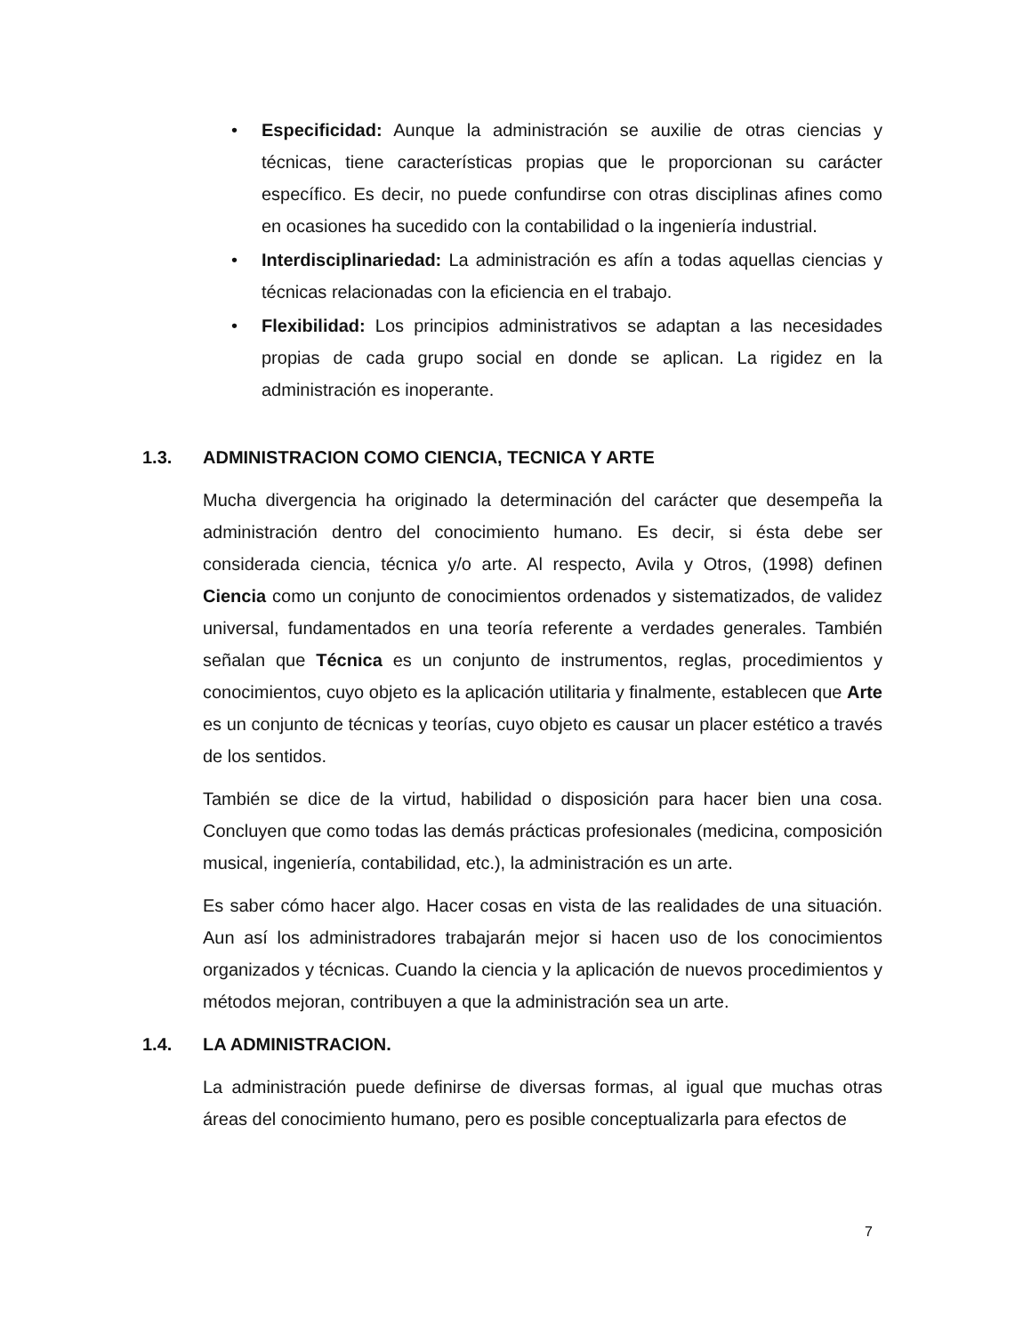• Especificidad: Aunque la administración se auxilie de otras ciencias y técnicas, tiene características propias que le proporcionan su carácter específico. Es decir, no puede confundirse con otras disciplinas afines como en ocasiones ha sucedido con la contabilidad o la ingeniería industrial.
• Interdisciplinariedad: La administración es afín a todas aquellas ciencias y técnicas relacionadas con la eficiencia en el trabajo.
• Flexibilidad: Los principios administrativos se adaptan a las necesidades propias de cada grupo social en donde se aplican. La rigidez en la administración es inoperante.
1.3. ADMINISTRACION COMO CIENCIA, TECNICA Y ARTE
Mucha divergencia ha originado la determinación del carácter que desempeña la administración dentro del conocimiento humano. Es decir, si ésta debe ser considerada ciencia, técnica y/o arte. Al respecto, Avila y Otros, (1998) definen Ciencia como un conjunto de conocimientos ordenados y sistematizados, de validez universal, fundamentados en una teoría referente a verdades generales. También señalan que Técnica es un conjunto de instrumentos, reglas, procedimientos y conocimientos, cuyo objeto es la aplicación utilitaria y finalmente, establecen que Arte es un conjunto de técnicas y teorías, cuyo objeto es causar un placer estético a través de los sentidos.
También se dice de la virtud, habilidad o disposición para hacer bien una cosa. Concluyen que como todas las demás prácticas profesionales (medicina, composición musical, ingeniería, contabilidad, etc.), la administración es un arte.
Es saber cómo hacer algo. Hacer cosas en vista de las realidades de una situación. Aun así los administradores trabajarán mejor si hacen uso de los conocimientos organizados y técnicas. Cuando la ciencia y la aplicación de nuevos procedimientos y métodos mejoran, contribuyen a que la administración sea un arte.
1.4. LA ADMINISTRACION.
La administración puede definirse de diversas formas, al igual que muchas otras áreas del conocimiento humano, pero es posible conceptualizarla para efectos de
7